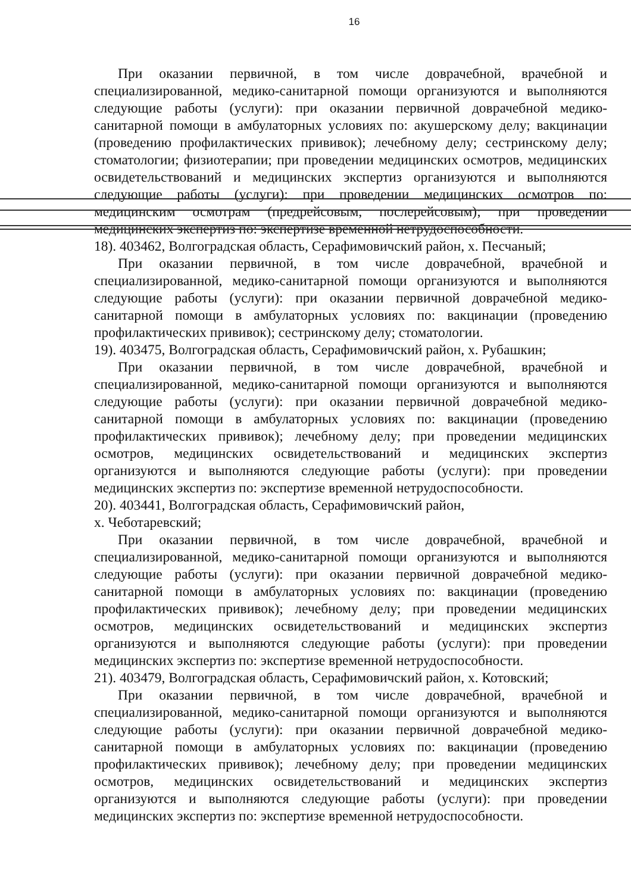16
При оказании первичной, в том числе доврачебной, врачебной и специализированной, медико-санитарной помощи организуются и выполняются следующие работы (услуги): при оказании первичной доврачебной медико-санитарной помощи в амбулаторных условиях по: акушерскому делу; вакцинации (проведению профилактических прививок); лечебному делу; сестринскому делу; стоматологии; физиотерапии; при проведении медицинских осмотров, медицинских освидетельствований и медицинских экспертиз организуются и выполняются следующие работы (услуги): при проведении медицинских осмотров по: медицинским осмотрам (предрейсовым, послерейсовым); при проведении медицинских экспертиз по: экспертизе временной нетрудоспособности.
18). 403462, Волгоградская область, Серафимовичский район, х. Песчаный;
При оказании первичной, в том числе доврачебной, врачебной и специализированной, медико-санитарной помощи организуются и выполняются следующие работы (услуги): при оказании первичной доврачебной медико-санитарной помощи в амбулаторных условиях по: вакцинации (проведению профилактических прививок); сестринскому делу; стоматологии.
19). 403475, Волгоградская область, Серафимовичский район, х. Рубашкин;
При оказании первичной, в том числе доврачебной, врачебной и специализированной, медико-санитарной помощи организуются и выполняются следующие работы (услуги): при оказании первичной доврачебной медико-санитарной помощи в амбулаторных условиях по: вакцинации (проведению профилактических прививок); лечебному делу; при проведении медицинских осмотров, медицинских освидетельствований и медицинских экспертиз организуются и выполняются следующие работы (услуги): при проведении медицинских экспертиз по: экспертизе временной нетрудоспособности.
20). 403441, Волгоградская область, Серафимовичский район,
х. Чеботаревский;
При оказании первичной, в том числе доврачебной, врачебной и специализированной, медико-санитарной помощи организуются и выполняются следующие работы (услуги): при оказании первичной доврачебной медико-санитарной помощи в амбулаторных условиях по: вакцинации (проведению профилактических прививок); лечебному делу; при проведении медицинских осмотров, медицинских освидетельствований и медицинских экспертиз организуются и выполняются следующие работы (услуги): при проведении медицинских экспертиз по: экспертизе временной нетрудоспособности.
21). 403479, Волгоградская область, Серафимовичский район, х. Котовский;
При оказании первичной, в том числе доврачебной, врачебной и специализированной, медико-санитарной помощи организуются и выполняются следующие работы (услуги): при оказании первичной доврачебной медико-санитарной помощи в амбулаторных условиях по: вакцинации (проведению профилактических прививок); лечебному делу; при проведении медицинских осмотров, медицинских освидетельствований и медицинских экспертиз организуются и выполняются следующие работы (услуги): при проведении медицинских экспертиз по: экспертизе временной нетрудоспособности.